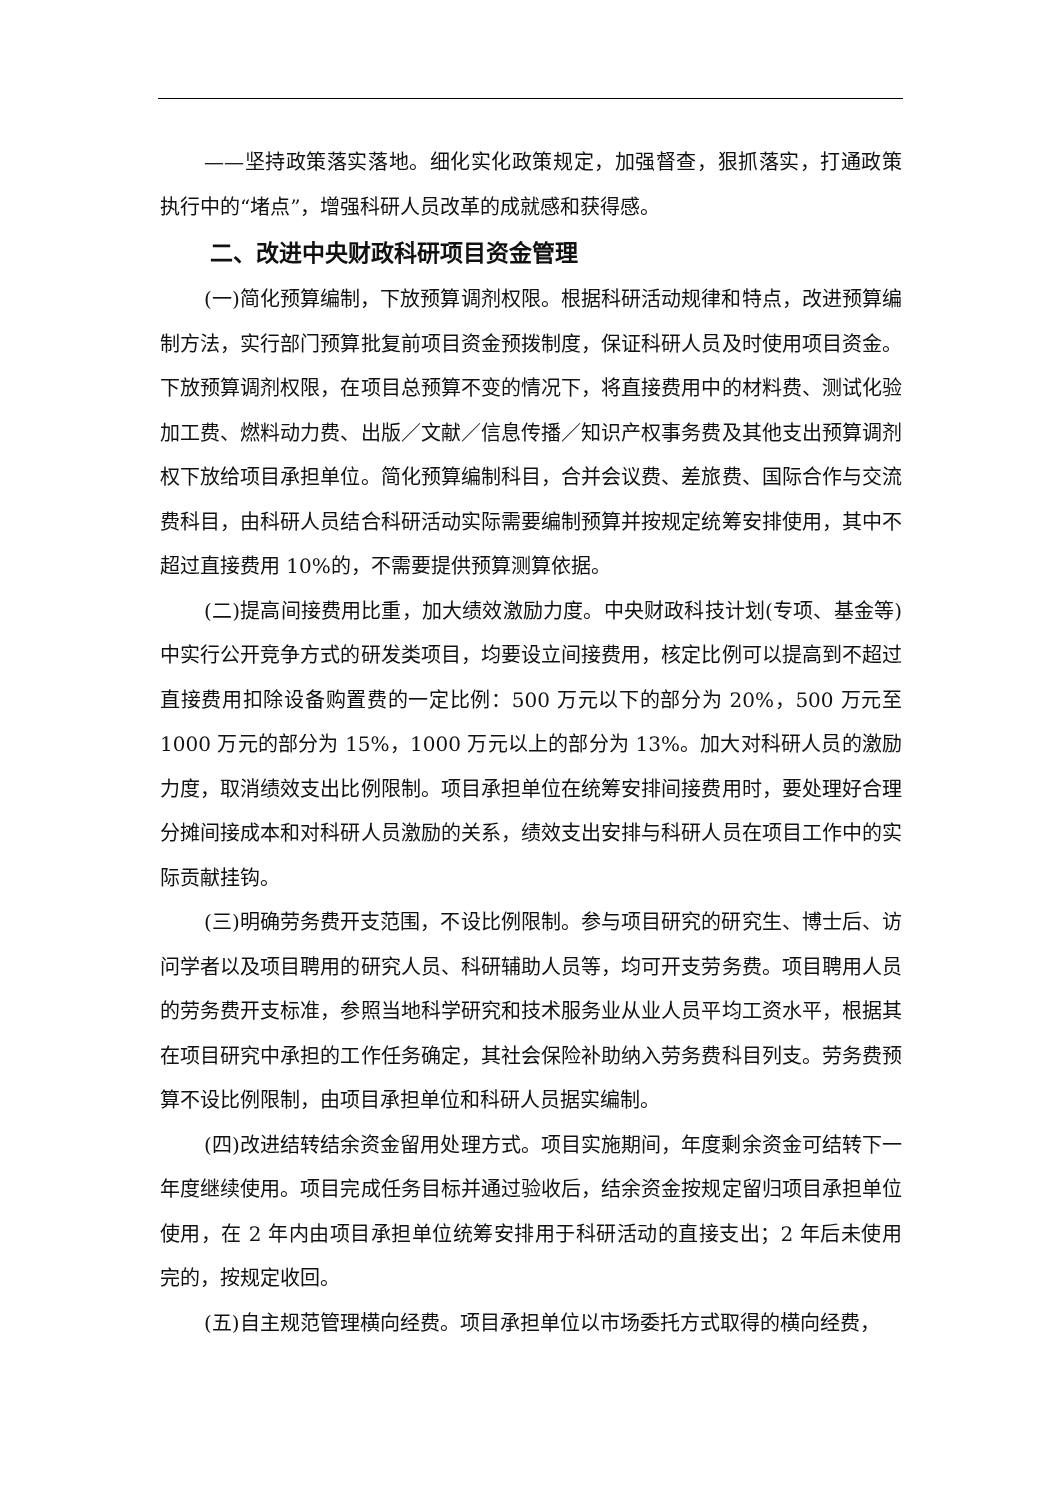——坚持政策落实落地。细化实化政策规定，加强督查，狠抓落实，打通政策执行中的“堵点”，增强科研人员改革的成就感和获得感。
二、改进中央财政科研项目资金管理
(一)简化预算编制，下放预算调剂权限。根据科研活动规律和特点，改进预算编制方法，实行部门预算批复前项目资金预拨制度，保证科研人员及时使用项目资金。下放预算调剂权限，在项目总预算不变的情况下，将直接费用中的材料费、测试化验加工费、燃料动力费、出版／文献／信息传播／知识产权事务费及其他支出预算调剂权下放给项目承担单位。简化预算编制科目，合并会议费、差旅费、国际合作与交流费科目，由科研人员结合科研活动实际需要编制预算并按规定统筹安排使用，其中不超过直接费用 10%的，不需要提供预算测算依据。
(二)提高间接费用比重，加大绩效激励力度。中央财政科技计划(专项、基金等)中实行公开竞争方式的研发类项目，均要设立间接费用，核定比例可以提高到不超过直接费用扣除设备购置费的一定比例：500 万元以下的部分为 20%，500 万元至 1000 万元的部分为 15%，1000 万元以上的部分为 13%。加大对科研人员的激励力度，取消绩效支出比例限制。项目承担单位在统筹安排间接费用时，要处理好合理分摊间接成本和对科研人员激励的关系，绩效支出安排与科研人员在项目工作中的实际贡献挂钩。
(三)明确劳务费开支范围，不设比例限制。参与项目研究的研究生、博士后、访问学者以及项目聘用的研究人员、科研辅助人员等，均可开支劳务费。项目聘用人员的劳务费开支标准，参照当地科学研究和技术服务业从业人员平均工资水平，根据其在项目研究中承担的工作任务确定，其社会保险补助纳入劳务费科目列支。劳务费预算不设比例限制，由项目承担单位和科研人员据实编制。
(四)改进结转结余资金留用处理方式。项目实施期间，年度剩余资金可结转下一年度继续使用。项目完成任务目标并通过验收后，结余资金按规定留归项目承担单位使用，在 2 年内由项目承担单位统筹安排用于科研活动的直接支出；2 年后未使用完的，按规定收回。
(五)自主规范管理横向经费。项目承担单位以市场委托方式取得的横向经费，